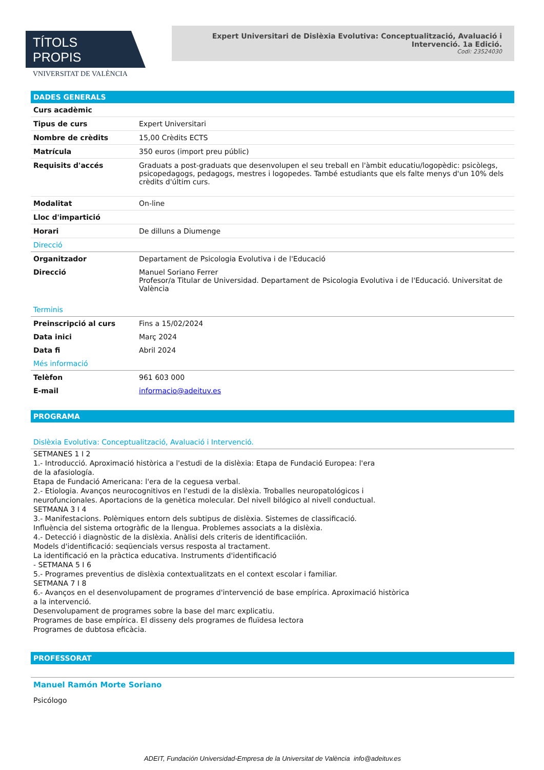TÍTOLS PROPIS
VNIVERSITAT DE VALÈNCIA
Expert Universitari de Dislèxia Evolutiva: Conceptualització, Avaluació i Intervenció. 1a Edició.
Codi: 23524030
DADES GENERALS
| Curs acadèmic | |
| Tipus de curs | Expert Universitari |
| Nombre de crèdits | 15,00 Crèdits ECTS |
| Matrícula | 350 euros (import preu públic) |
| Requisits d'accés | Graduats a post-graduats que desenvolupen el seu treball en l'àmbit educatiu/logopèdic: psicòlegs, psicopedagogs, pedagogs, mestres i logopedes. També estudiants que els falte menys d'un 10% dels crèdits d'últim curs. |
| Modalitat | On-line |
| Lloc d'impartició | |
| Horari | De dilluns a Diumenge |
| Direcció | |
| Organitzador | Departament de Psicologia Evolutiva i de l'Educació |
| Direcció | Manuel Soriano Ferrer Profesor/a Titular de Universidad. Departament de Psicologia Evolutiva i de l'Educació. Universitat de València |
| Terminis | |
| Preinscripció al curs | Fins a 15/02/2024 |
| Data inici | Març 2024 |
| Data fi | Abril 2024 |
| Més informació | |
| Telèfon | 961 603 000 |
| E-mail | informacio@adeituv.es |
PROGRAMA
| Dislèxia Evolutiva: Conceptualització, Avaluació i Intervenció. |
SETMANES 1 I 2
1.- Introducció. Aproximació històrica a l'estudi de la dislèxia: Etapa de Fundació Europea: l'era
de la afasiología.
Etapa de Fundació Americana: l'era de la ceguesa verbal.
2.- Etiologia. Avanços neurocognitivos en l'estudi de la dislèxia. Troballes neuropatológicos i
neurofuncionales. Aportacions de la genètica molecular. Del nivell bilógico al nivell conductual.
SETMANA 3 I 4
3.- Manifestacions. Polèmiques entorn dels subtipus de dislèxia. Sistemes de classificació.
Influència del sistema ortogràfic de la llengua. Problemes associats a la dislèxia.
4.- Detecció i diagnòstic de la dislèxia. Anàlisi dels criteris de identificaciión.
Models d'identificació: seqüencials versus resposta al tractament.
La identificació en la pràctica educativa. Instruments d'identificació
- SETMANA 5 I 6
5.- Programes preventius de dislèxia contextualitzats en el context escolar i familiar.
SETMANA 7 I 8
6.- Avanços en el desenvolupament de programes d'intervenció de base empírica. Aproximació històrica
a la intervenció.
Desenvolupament de programes sobre la base del marc explicatiu.
Programes de base empírica. El disseny dels programes de fluïdesa lectora
Programes de dubtosa eficàcia.
PROFESSORAT
Manuel Ramón Morte Soriano
Psicólogo
ADEIT, Fundación Universidad-Empresa de la Universitat de València info@adeituv.es